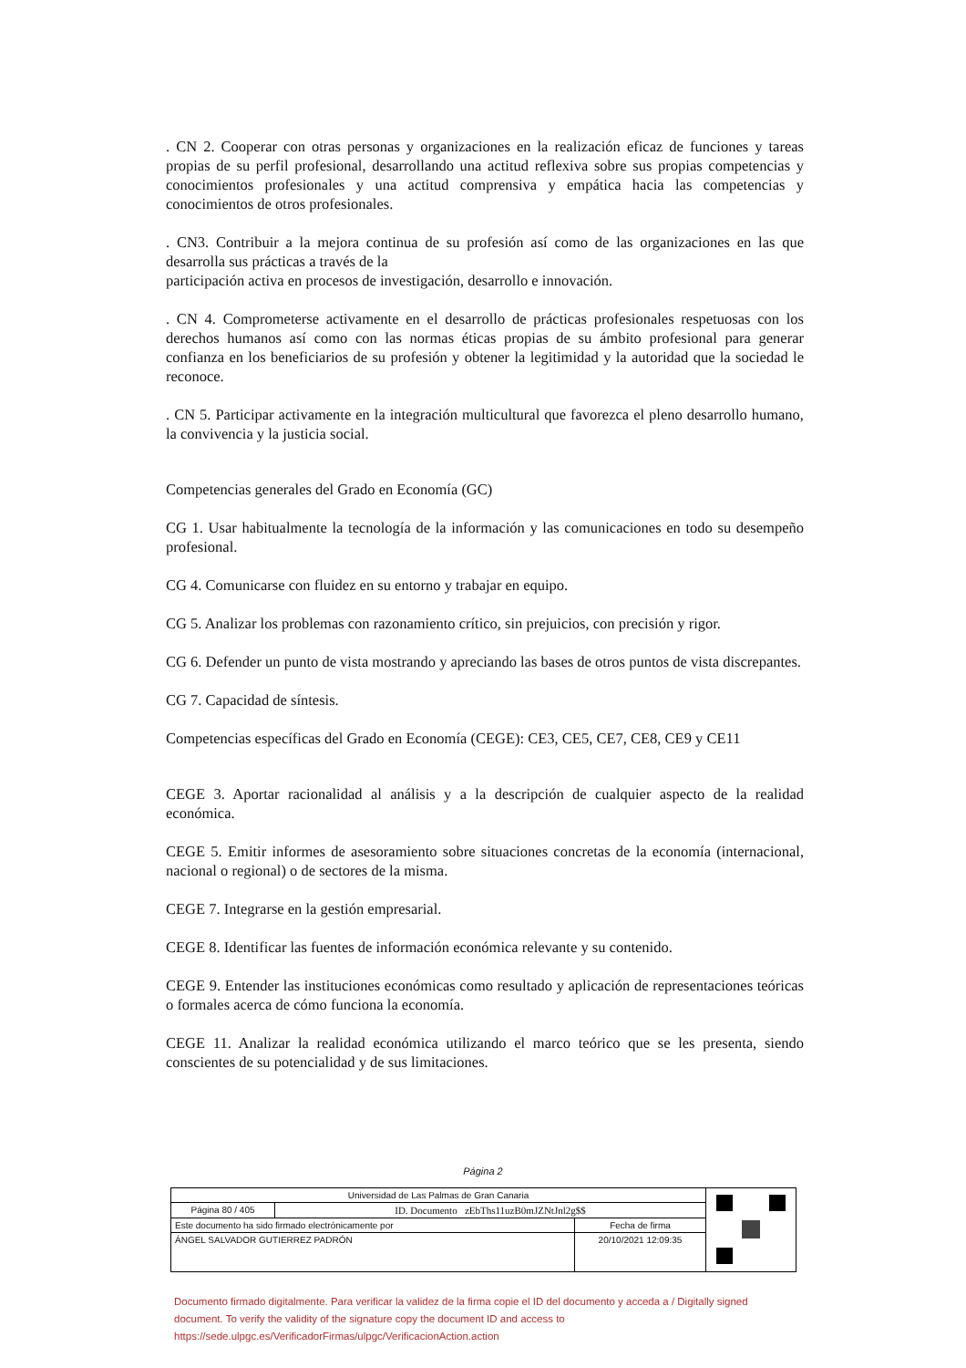. CN 2. Cooperar con otras personas y organizaciones en la realización eficaz de funciones y tareas propias de su perfil profesional, desarrollando una actitud reflexiva sobre sus propias competencias y conocimientos profesionales y una actitud comprensiva y empática hacia las competencias y conocimientos de otros profesionales.
. CN3. Contribuir a la mejora continua de su profesión así como de las organizaciones en las que desarrolla sus prácticas a través de la
participación activa en procesos de investigación, desarrollo e innovación.
. CN 4. Comprometerse activamente en el desarrollo de prácticas profesionales respetuosas con los derechos humanos así como con las normas éticas propias de su ámbito profesional para generar confianza en los beneficiarios de su profesión y obtener la legitimidad y la autoridad que la sociedad le reconoce.
. CN 5. Participar activamente en la integración multicultural que favorezca el pleno desarrollo humano, la convivencia y la justicia social.
Competencias generales del Grado en Economía (GC)
CG 1. Usar habitualmente la tecnología de la información y las comunicaciones en todo su desempeño profesional.
CG 4. Comunicarse con fluidez en su entorno y trabajar en equipo.
CG 5. Analizar los problemas con razonamiento crítico, sin prejuicios, con precisión y rigor.
CG 6. Defender un punto de vista mostrando y apreciando las bases de otros puntos de vista discrepantes.
CG 7. Capacidad de síntesis.
Competencias específicas del Grado en Economía (CEGE): CE3, CE5, CE7, CE8, CE9 y CE11
CEGE 3. Aportar racionalidad al análisis y a la descripción de cualquier aspecto de la realidad económica.
CEGE 5. Emitir informes de asesoramiento sobre situaciones concretas de la economía (internacional, nacional o regional) o de sectores de la misma.
CEGE 7. Integrarse en la gestión empresarial.
CEGE 8. Identificar las fuentes de información económica relevante y su contenido.
CEGE 9. Entender las instituciones económicas como resultado y aplicación de representaciones teóricas o formales acerca de cómo funciona la economía.
CEGE 11. Analizar la realidad económica utilizando el marco teórico que se les presenta, siendo conscientes de su potencialidad y de sus limitaciones.
Página 2
| Universidad de Las Palmas de Gran Canaria | | | |
| Página 80 / 405 | ID. Documento zEbThs11uzB0mJZNtJnl2g$$ | | |
| Este documento ha sido firmado electrónicamente por | | Fecha de firma | |
| ÁNGEL SALVADOR GUTIERREZ PADRÓN | | 20/10/2021 12:09:35 | |
Documento firmado digitalmente. Para verificar la validez de la firma copie el ID del documento y acceda a / Digitally signed document. To verify the validity of the signature copy the document ID and access to https://sede.ulpgc.es/VerificadorFirmas/ulpgc/VerificacionAction.action